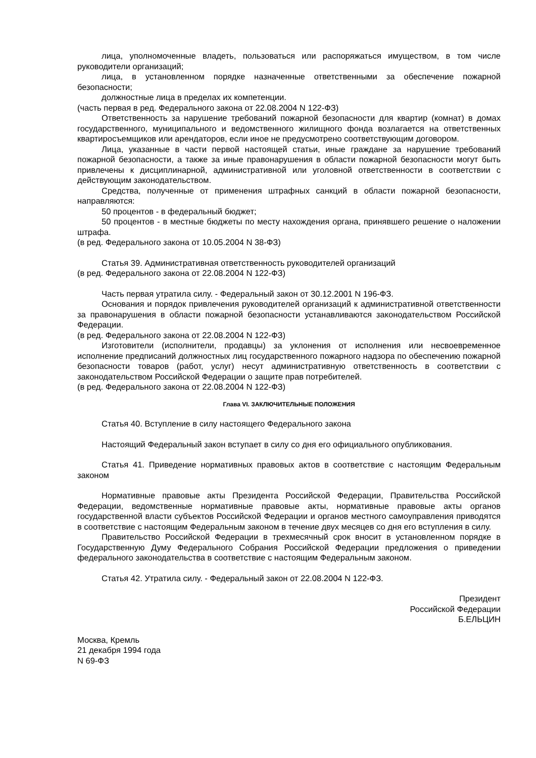лица, уполномоченные владеть, пользоваться или распоряжаться имуществом, в том числе руководители организаций;
лица, в установленном порядке назначенные ответственными за обеспечение пожарной безопасности;
должностные лица в пределах их компетенции.
(часть первая в ред. Федерального закона от 22.08.2004 N 122-ФЗ)
Ответственность за нарушение требований пожарной безопасности для квартир (комнат) в домах государственного, муниципального и ведомственного жилищного фонда возлагается на ответственных квартиросъемщиков или арендаторов, если иное не предусмотрено соответствующим договором.
Лица, указанные в части первой настоящей статьи, иные граждане за нарушение требований пожарной безопасности, а также за иные правонарушения в области пожарной безопасности могут быть привлечены к дисциплинарной, административной или уголовной ответственности в соответствии с действующим законодательством.
Средства, полученные от применения штрафных санкций в области пожарной безопасности, направляются:
50 процентов - в федеральный бюджет;
50 процентов - в местные бюджеты по месту нахождения органа, принявшего решение о наложении штрафа.
(в ред. Федерального закона от 10.05.2004 N 38-ФЗ)
Статья 39. Административная ответственность руководителей организаций
(в ред. Федерального закона от 22.08.2004 N 122-ФЗ)
Часть первая утратила силу. - Федеральный закон от 30.12.2001 N 196-ФЗ.
Основания и порядок привлечения руководителей организаций к административной ответственности за правонарушения в области пожарной безопасности устанавливаются законодательством Российской Федерации.
(в ред. Федерального закона от 22.08.2004 N 122-ФЗ)
Изготовители (исполнители, продавцы) за уклонения от исполнения или несвоевременное исполнение предписаний должностных лиц государственного пожарного надзора по обеспечению пожарной безопасности товаров (работ, услуг) несут административную ответственность в соответствии с законодательством Российской Федерации о защите прав потребителей.
(в ред. Федерального закона от 22.08.2004 N 122-ФЗ)
Глава VI. ЗАКЛЮЧИТЕЛЬНЫЕ ПОЛОЖЕНИЯ
Статья 40. Вступление в силу настоящего Федерального закона
Настоящий Федеральный закон вступает в силу со дня его официального опубликования.
Статья 41. Приведение нормативных правовых актов в соответствие с настоящим Федеральным законом
Нормативные правовые акты Президента Российской Федерации, Правительства Российской Федерации, ведомственные нормативные правовые акты, нормативные правовые акты органов государственной власти субъектов Российской Федерации и органов местного самоуправления приводятся в соответствие с настоящим Федеральным законом в течение двух месяцев со дня его вступления в силу.
Правительство Российской Федерации в трехмесячный срок вносит в установленном порядке в Государственную Думу Федерального Собрания Российской Федерации предложения о приведении федерального законодательства в соответствие с настоящим Федеральным законом.
Статья 42. Утратила силу. - Федеральный закон от 22.08.2004 N 122-ФЗ.
Президент
Российской Федерации
Б.ЕЛЬЦИН
Москва, Кремль
21 декабря 1994 года
N 69-ФЗ